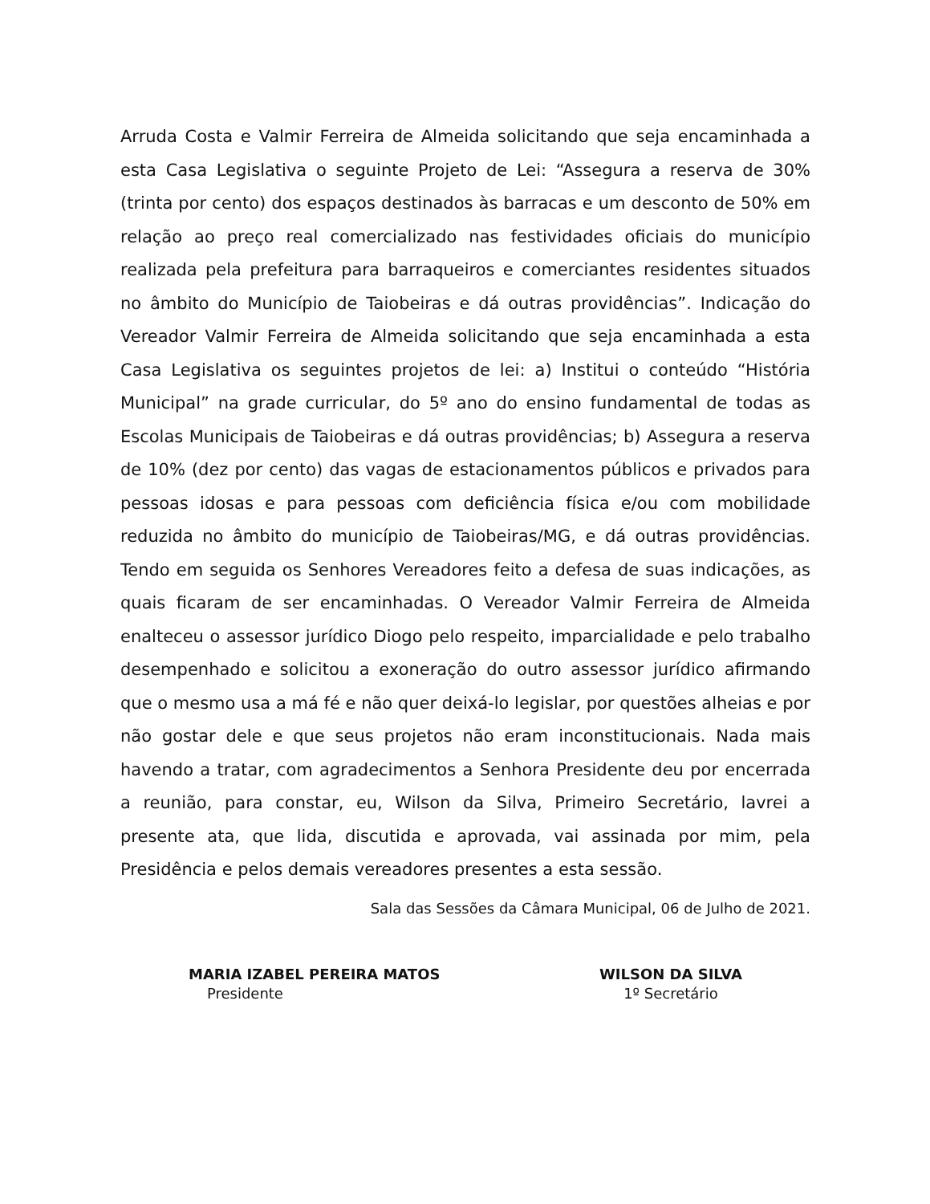Arruda Costa e Valmir Ferreira de Almeida solicitando que seja encaminhada a esta Casa Legislativa o seguinte Projeto de Lei: “Assegura a reserva de 30% (trinta por cento) dos espaços destinados às barracas e um desconto de 50% em relação ao preço real comercializado nas festividades oficiais do município realizada pela prefeitura para barraqueiros e comerciantes residentes situados no âmbito do Município de Taiobeiras e dá outras providências”. Indicação do Vereador Valmir Ferreira de Almeida solicitando que seja encaminhada a esta Casa Legislativa os seguintes projetos de lei: a) Institui o conteúdo “História Municipal” na grade curricular, do 5º ano do ensino fundamental de todas as Escolas Municipais de Taiobeiras e dá outras providências; b) Assegura a reserva de 10% (dez por cento) das vagas de estacionamentos públicos e privados para pessoas idosas e para pessoas com deficiência física e/ou com mobilidade reduzida no âmbito do município de Taiobeiras/MG, e dá outras providências. Tendo em seguida os Senhores Vereadores feito a defesa de suas indicações, as quais ficaram de ser encaminhadas. O Vereador Valmir Ferreira de Almeida enalteceu o assessor jurídico Diogo pelo respeito, imparcialidade e pelo trabalho desempenhado e solicitou a exoneração do outro assessor jurídico afirmando que o mesmo usa a má fé e não quer deixá-lo legislar, por questões alheias e por não gostar dele e que seus projetos não eram inconstitucionais. Nada mais havendo a tratar, com agradecimentos a Senhora Presidente deu por encerrada a reunião, para constar, eu, Wilson da Silva, Primeiro Secretário, lavrei a presente ata, que lida, discutida e aprovada, vai assinada por mim, pela Presidência e pelos demais vereadores presentes a esta sessão.
Sala das Sessões da Câmara Municipal, 06 de Julho de 2021.
MARIA IZABEL PEREIRA MATOS
Presidente
WILSON DA SILVA
1º Secretário